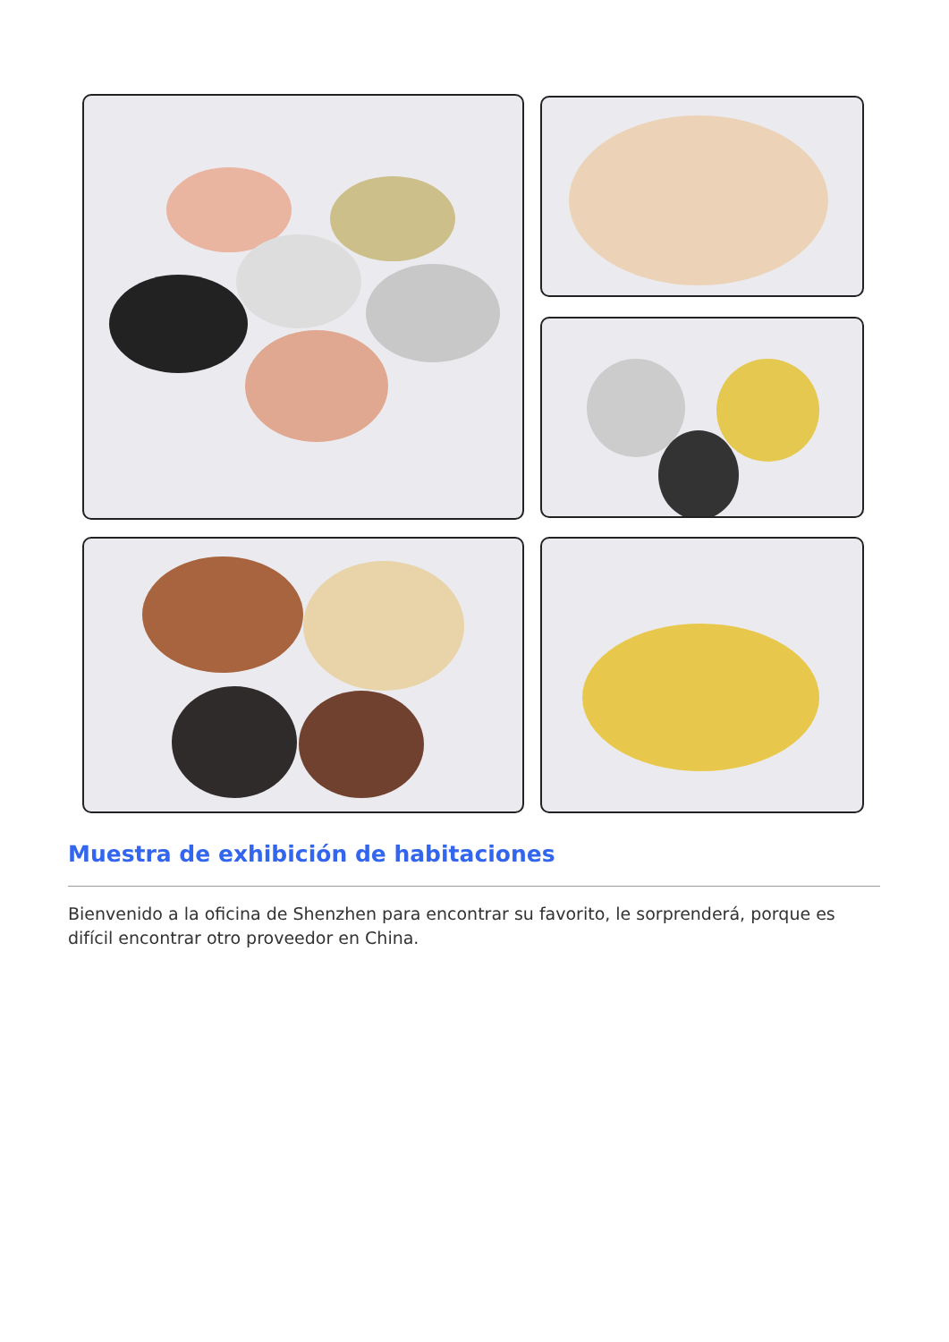Muestra de exhibición de habitaciones
Bienvenido a la oficina de Shenzhen para encontrar su favorito, le sorprenderá, porque es difícil encontrar otro proveedor en China.